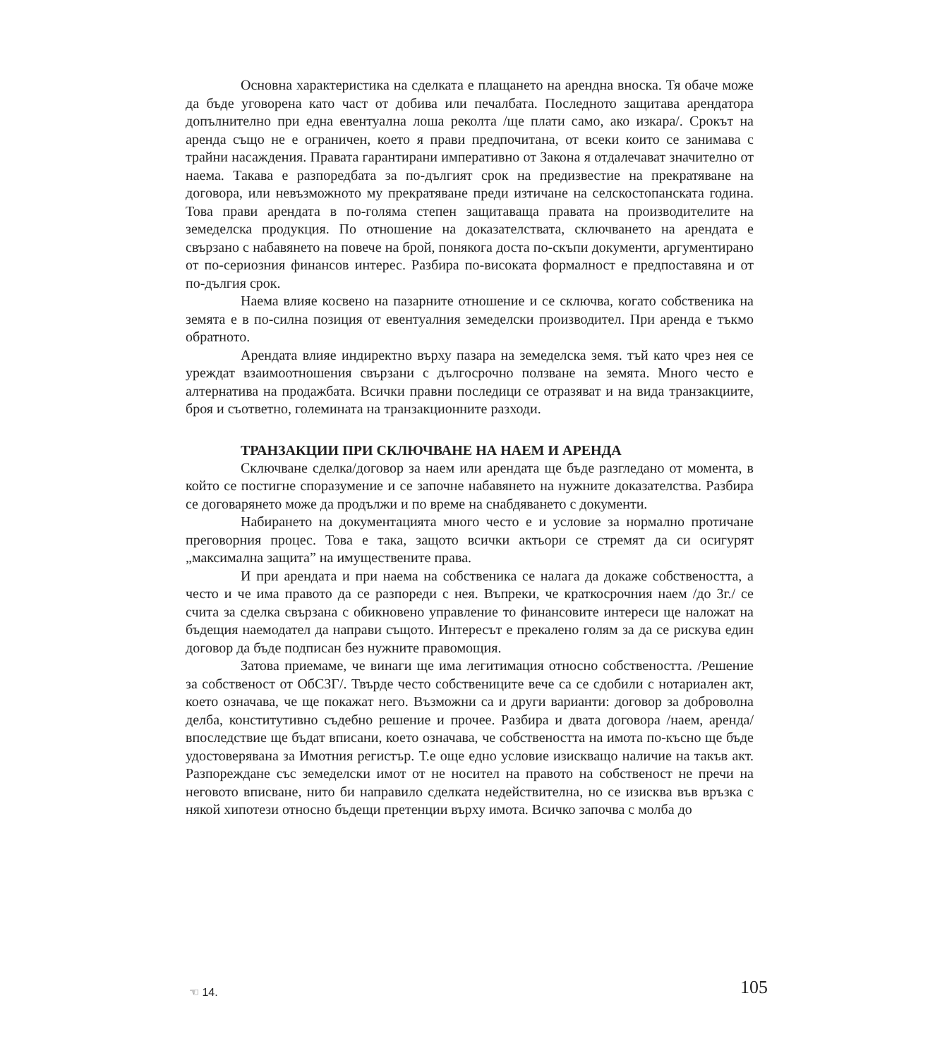Основна характеристика на сделката е плащането на арендна вноска. Тя обаче може да бъде уговорена като част от добива или печалбата. Последното защитава арендатора допълнително при една евентуална лоша реколта /ще плати само, ако изкара/. Срокът на аренда също не е ограничен, което я прави предпочитана, от всеки които се занимава с трайни насаждения. Правата гарантирани императивно от Закона я отдалечават значително от наема. Такава е разпоредбата за по-дългият срок на предизвестие на прекратяване на договора, или невъзможното му прекратяване преди изтичане на селскостопанската година. Това прави арендата в по-голяма степен защитаваща правата на производителите на земеделска продукция. По отношение на доказателствата, сключването на арендата е свързано с набавянето на повече на брой, понякога доста по-скъпи документи, аргументирано от по-сериозния финансов интерес. Разбира по-високата формалност е предпоставяна и от по-дългия срок.
Наема влияе косвено на пазарните отношение и се сключва, когато собственика на земята е в по-силна позиция от евентуалния земеделски производител. При аренда е тъкмо обратното.
Арендата влияе индиректно върху пазара на земеделска земя. тъй като чрез нея се уреждат взаимоотношения свързани с дългосрочно ползване на земята. Много често е алтернатива на продажбата. Всички правни последици се отразяват и на вида транзакциите, броя и съответно, големината на транзакционните разходи.
ТРАНЗАКЦИИ ПРИ СКЛЮЧВАНЕ НА НАЕМ И АРЕНДА
Сключване сделка/договор за наем или арендата ще бъде разгледано от момента, в който се постигне споразумение и се започне набавянето на нужните доказателства. Разбира се договарянето може да продължи и по време на снабдяването с документи.
Набирането на документацията много често е и условие за нормално протичане преговорния процес. Това е така, защото всички актьори се стремят да си осигурят „максимална защита” на имуществените права.
И при арендата и при наема на собственика се налага да докаже собствеността, а често и че има правото да се разпореди с нея. Въпреки, че краткосрочния наем /до 3г./ се счита за сделка свързана с обикновено управление то финансовите интереси ще наложат на бъдещия наемодател да направи същото. Интересът е прекалено голям за да се рискува един договор да бъде подписан без нужните правомощия.
Затова приемаме, че винаги ще има легитимация относно собствеността. /Решение за собственост от ОбСЗГ/. Твърде често собствениците вече са се сдобили с нотариален акт, което означава, че ще покажат него. Възможни са и други варианти: договор за доброволна делба, конститутивно съдебно решение и прочее. Разбира и двата договора /наем, аренда/ впоследствие ще бъдат вписани, което означава, че собствеността на имота по-късно ще бъде удостоверявана за Имотния регистър. Т.е още едно условие изискващо наличие на такъв акт. Разпореждане със земеделски имот от не носител на правото на собственост не пречи на неговото вписване, нито би направило сделката недействителна, но се изисква във връзка с някой хипотези относно бъдещи претенции върху имота. Всичко започва с молба до
☜ 14. 105